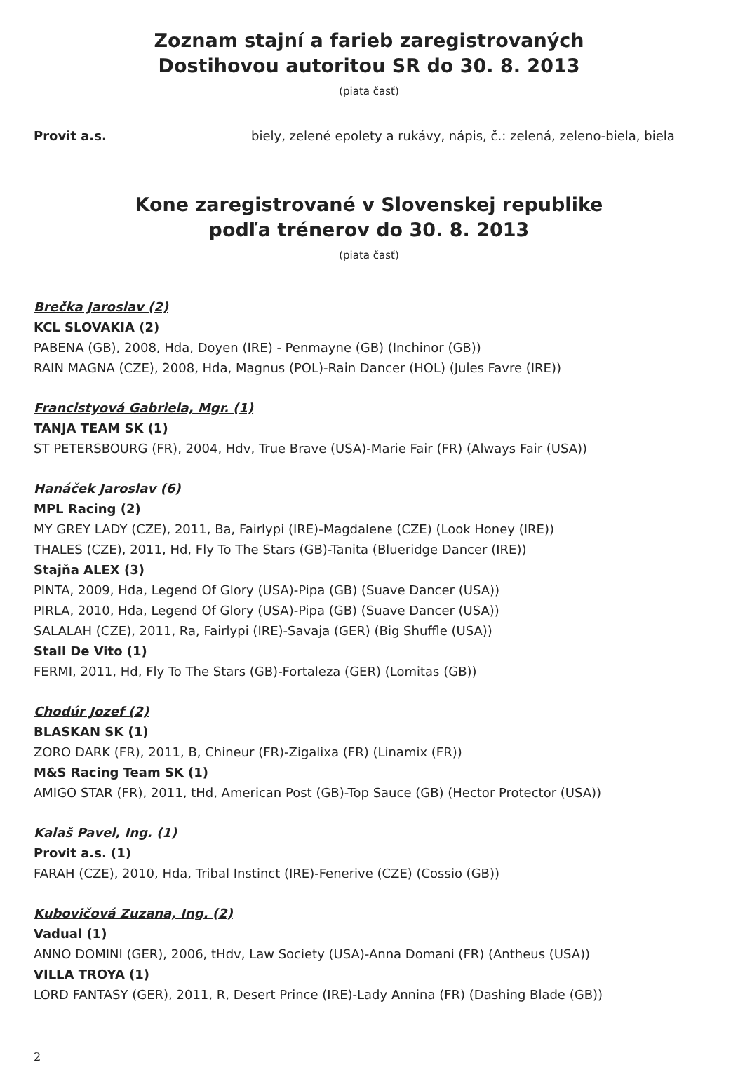Zoznam stajní a farieb zaregistrovaných
Dostihovou autoritou SR do 30. 8. 2013
(piata časť)
Provit a.s. biely, zelené epolety a rukávy, nápis, č.: zelená, zeleno-biela, biela
Kone zaregistrované v Slovenskej republike
podľa trénerov do 30. 8. 2013
(piata časť)
Brečka Jaroslav (2)
KCL SLOVAKIA (2)
PABENA (GB), 2008, Hda, Doyen (IRE) - Penmayne (GB) (Inchinor (GB))
RAIN MAGNA (CZE), 2008, Hda, Magnus (POL)-Rain Dancer (HOL) (Jules Favre (IRE))
Francistyová Gabriela, Mgr. (1)
TANJA TEAM SK (1)
ST PETERSBOURG (FR), 2004, Hdv, True Brave (USA)-Marie Fair (FR) (Always Fair (USA))
Hanáček Jaroslav (6)
MPL Racing (2)
MY GREY LADY (CZE), 2011, Ba, Fairlypi (IRE)-Magdalene (CZE) (Look Honey (IRE))
THALES (CZE), 2011, Hd, Fly To The Stars (GB)-Tanita (Blueridge Dancer (IRE))
Stajňa ALEX (3)
PINTA, 2009, Hda, Legend Of Glory (USA)-Pipa (GB) (Suave Dancer (USA))
PIRLA, 2010, Hda, Legend Of Glory (USA)-Pipa (GB) (Suave Dancer (USA))
SALALAH (CZE), 2011, Ra, Fairlypi (IRE)-Savaja (GER) (Big Shuffle (USA))
Stall De Vito (1)
FERMI, 2011, Hd, Fly To The Stars (GB)-Fortaleza (GER) (Lomitas (GB))
Chodúr Jozef (2)
BLASKAN SK (1)
ZORO DARK (FR), 2011, B, Chineur (FR)-Zigalixa (FR) (Linamix (FR))
M&S Racing Team SK (1)
AMIGO STAR (FR), 2011, tHd, American Post (GB)-Top Sauce (GB) (Hector Protector (USA))
Kalaš Pavel, Ing. (1)
Provit a.s. (1)
FARAH (CZE), 2010, Hda, Tribal Instinct (IRE)-Fenerive (CZE) (Cossio (GB))
Kubovičová Zuzana, Ing. (2)
Vadual (1)
ANNO DOMINI (GER), 2006, tHdv, Law Society (USA)-Anna Domani (FR) (Antheus (USA))
VILLA TROYA (1)
LORD FANTASY (GER), 2011, R, Desert Prince (IRE)-Lady Annina (FR) (Dashing Blade (GB))
2